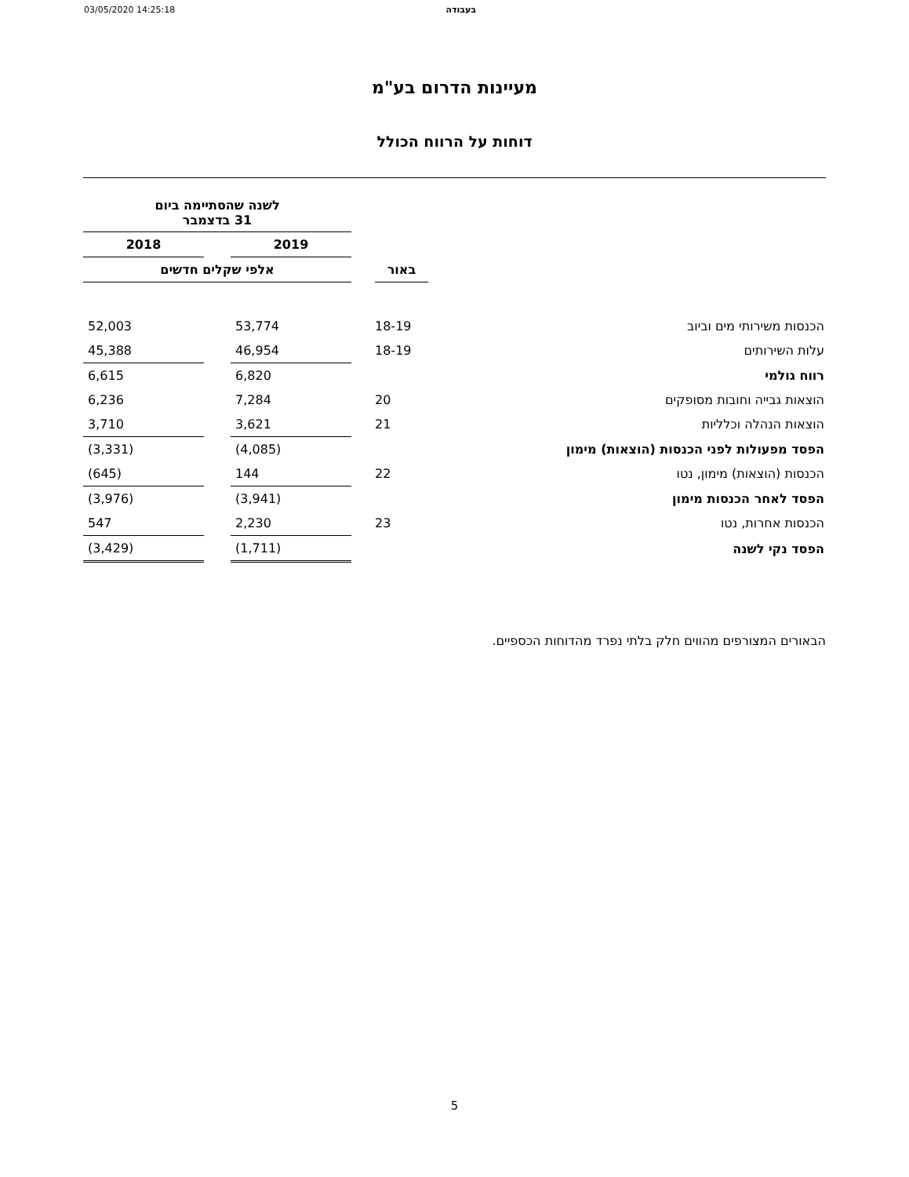03/05/2020 14:25:18 בעבודה
מעיינות הדרום בע"מ
דוחות על הרווח הכולל
| | | | לשנה שהסתיימה ביום 31 בדצמבר | | |
| --- | --- | --- | --- | --- | --- |
| | | | 2019 | | 2018 |
| | באור | | אלפי שקלים חדשים | | |
| הכנסות משירותי מים וביוב | 18-19 | | 53,774 | | 52,003 |
| עלות השירותים | 18-19 | | 46,954 | | 45,388 |
| רווח גולמי | | | 6,820 | | 6,615 |
| הוצאות גבייה וחובות מסופקים | 20 | | 7,284 | | 6,236 |
| הוצאות הנהלה וכלליות | 21 | | 3,621 | | 3,710 |
| הפסד מפעולות לפני הכנסות (הוצאות) מימון | | | (4,085) | | (3,331) |
| הכנסות (הוצאות) מימון, נטו | 22 | | 144 | | (645) |
| הפסד לאחר הכנסות מימון | | | (3,941) | | (3,976) |
| הכנסות אחרות, נטו | 23 | | 2,230 | | 547 |
| הפסד נקי לשנה | | | (1,711) | | (3,429) |
הבאורים המצורפים מהווים חלק בלתי נפרד מהדוחות הכספיים.
5